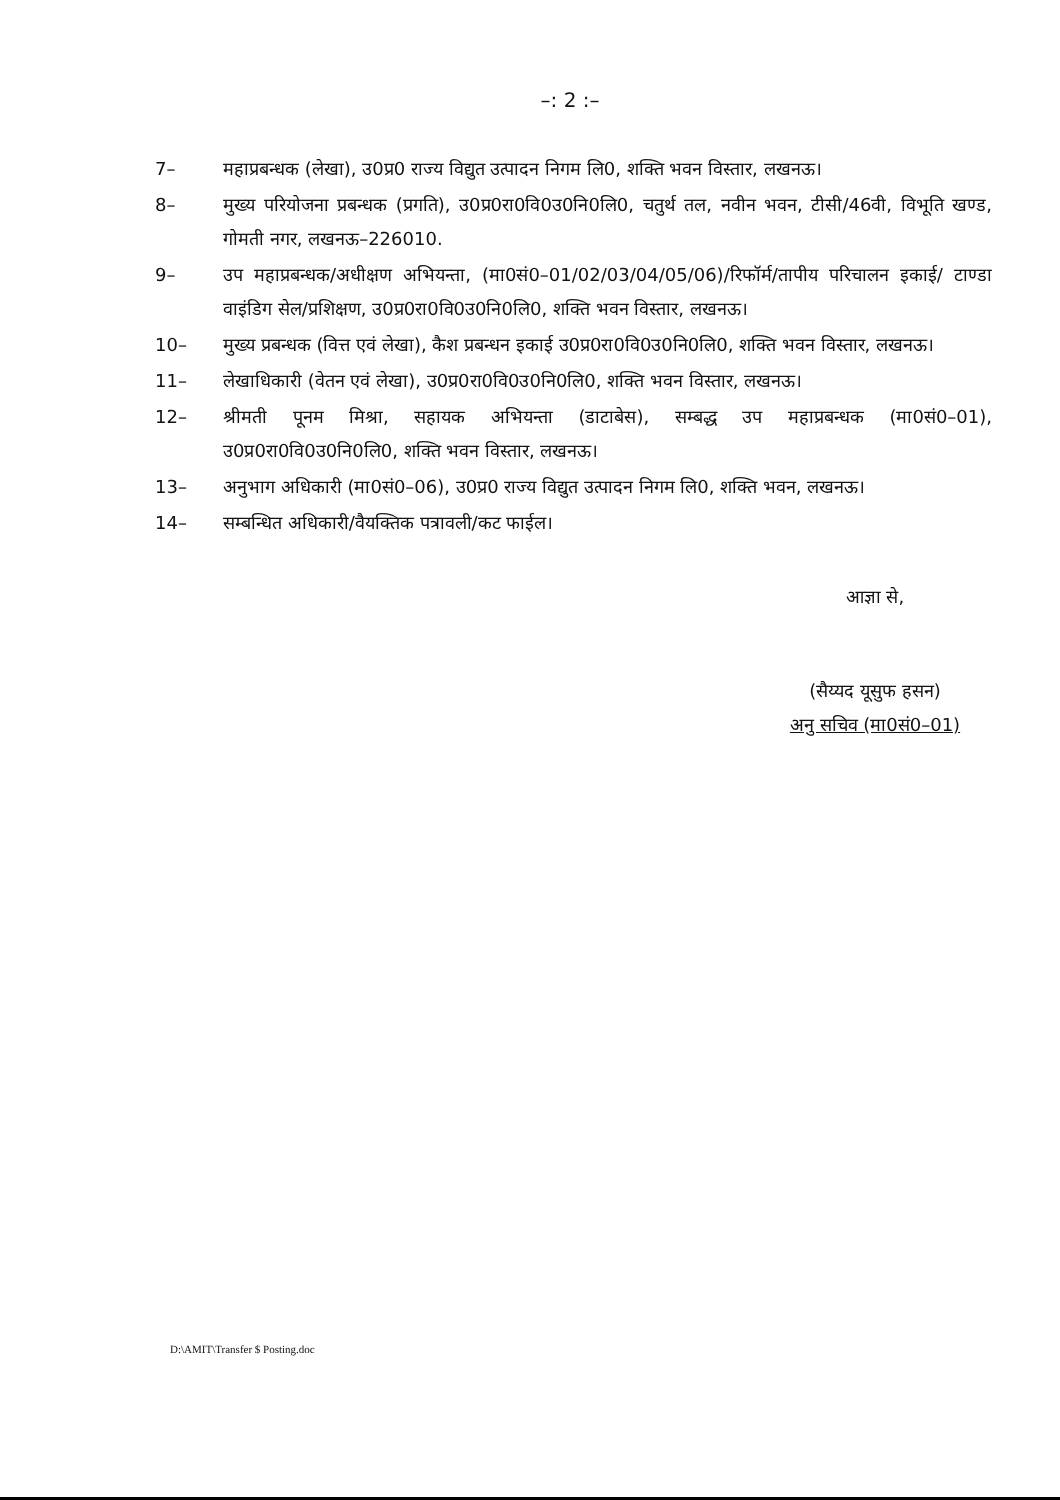–: 2 :–
7– महाप्रबन्धक (लेखा), उ0प्र0 राज्य विद्युत उत्पादन निगम लि0, शक्ति भवन विस्तार, लखनऊ।
8– मुख्य परियोजना प्रबन्धक (प्रगति), उ0प्र0रा0वि0उ0नि0लि0, चतुर्थ तल, नवीन भवन, टीसी/46वी, विभूति खण्ड, गोमती नगर, लखनऊ–226010.
9– उप महाप्रबन्धक/अधीक्षण अभियन्ता, (मा0सं0–01/02/03/04/05/06)/रिफॉर्म/तापीय परिचालन इकाई/ टाण्डा वाइंडिग सेल/प्रशिक्षण, उ0प्र0रा0वि0उ0नि0लि0, शक्ति भवन विस्तार, लखनऊ।
10– मुख्य प्रबन्धक (वित्त एवं लेखा), कैश प्रबन्धन इकाई उ0प्र0रा0वि0उ0नि0लि0, शक्ति भवन विस्तार, लखनऊ।
11– लेखाधिकारी (वेतन एवं लेखा), उ0प्र0रा0वि0उ0नि0लि0, शक्ति भवन विस्तार, लखनऊ।
12– श्रीमती पूनम मिश्रा, सहायक अभियन्ता (डाटाबेस), सम्बद्ध उप महाप्रबन्धक (मा0सं0–01), उ0प्र0रा0वि0उ0नि0लि0, शक्ति भवन विस्तार, लखनऊ।
13– अनुभाग अधिकारी (मा0सं0–06), उ0प्र0 राज्य विद्युत उत्पादन निगम लि0, शक्ति भवन, लखनऊ।
14– सम्बन्धित अधिकारी/वैयक्तिक पत्रावली/कट फाईल।
आज्ञा से,
(सैय्यद यूसुफ हसन)
अनु सचिव (मा0सं0–01)
D:\AMIT\Transfer $ Posting.doc